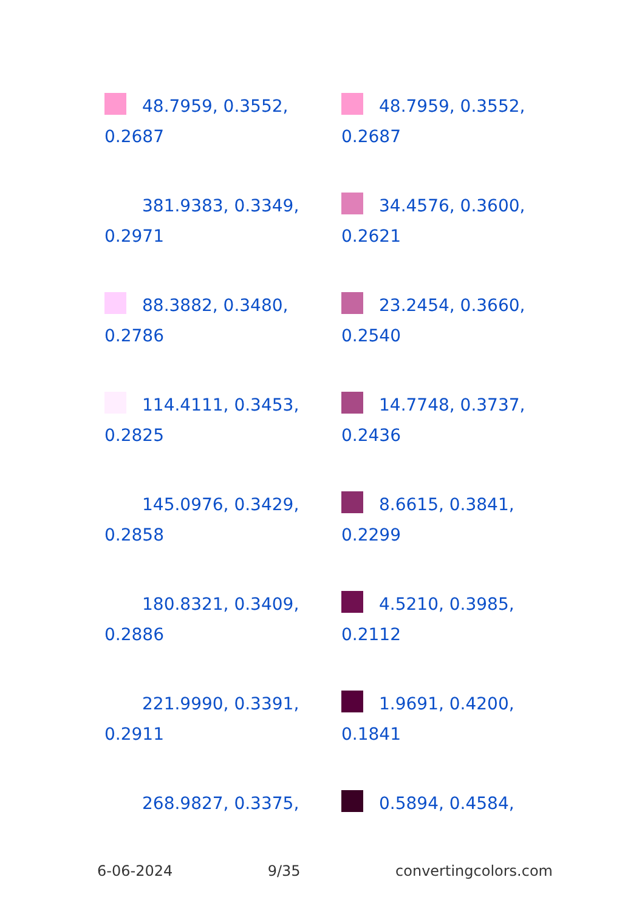48.7959, 0.3552,
0.2687
48.7959, 0.3552,
0.2687
381.9383, 0.3349,
0.2971
34.4576, 0.3600,
0.2621
88.3882, 0.3480,
0.2786
23.2454, 0.3660,
0.2540
114.4111, 0.3453,
0.2825
14.7748, 0.3737,
0.2436
145.0976, 0.3429,
0.2858
8.6615, 0.3841,
0.2299
180.8321, 0.3409,
0.2886
4.5210, 0.3985,
0.2112
221.9990, 0.3391,
0.2911
1.9691, 0.4200,
0.1841
268.9827, 0.3375,
0.5894, 0.4584,
6-06-2024 9/35 convertingcolors.com